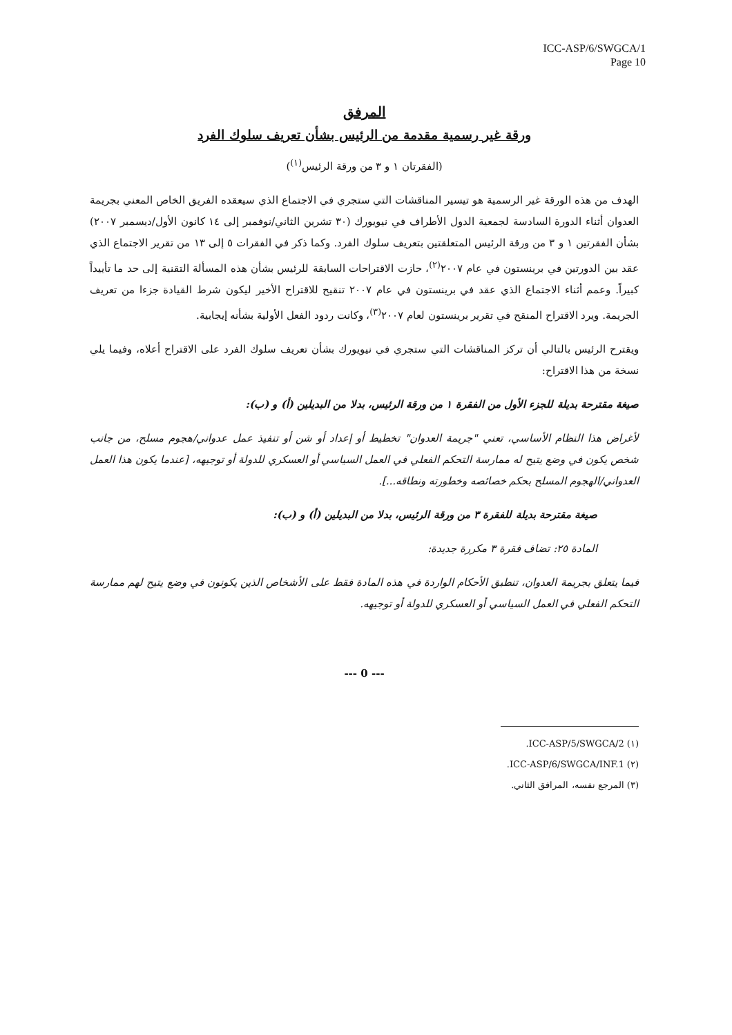ICC-ASP/6/SWGCA/1
Page 10
المرفق
ورقة غير رسمية مقدمة من الرئيس بشأن تعريف سلوك الفرد
(الفقرتان ١ و ٣ من ورقة الرئيس<sup>(١)</sup>)
الهدف من هذه الورقة غير الرسمية هو تيسير المناقشات التي ستجري في الاجتماع الذي سيعقده الفريق الخاص المعني بجريمة العدوان أثناء الدورة السادسة لجمعية الدول الأطراف في نيويورك (٣٠ تشرين الثاني/نوفمبر إلى ١٤ كانون الأول/ديسمبر ٢٠٠٧) بشأن الفقرتين ١ و ٣ من ورقة الرئيس المتعلقتين بتعريف سلوك الفرد. وكما ذكر في الفقرات ٥ إلى ١٣ من تقرير الاجتماع الذي عقد بين الدورتين في برينستون في عام ٢٠٠٧<sup>(٢)</sup>، حازت الاقتراحات السابقة للرئيس بشأن هذه المسألة التقنية إلى حد ما تأييداً كبيراً. وعمم أثناء الاجتماع الذي عقد في برينستون في عام ٢٠٠٧ تنقيح للاقتراح الأخير ليكون شرط القيادة جزءا من تعريف الجريمة. ويرد الاقتراح المنقح في تقرير برينستون لعام ٢٠٠٧<sup>(٣)</sup>، وكانت ردود الفعل الأولية بشأنه إيجابية.
ويقترح الرئيس بالتالي أن تركز المناقشات التي ستجري في نيويورك بشأن تعريف سلوك الفرد على الاقتراح أعلاه، وفيما يلي نسخة من هذا الاقتراح:
صيغة مقترحة بديلة للجزء الأول من الفقرة ١ من ورقة الرئيس، بدلا من البديلين (أ) و (ب):
لأغراض هذا النظام الأساسي، تعني "جريمة العدوان" تخطيط أو إعداد أو شن أو تنفيذ عمل عدواني/هجوم مسلح، من جانب شخص يكون في وضع يتيح له ممارسة التحكم الفعلي في العمل السياسي أو العسكري للدولة أو توجيهه، [عندما يكون هذا العمل العدواني/الهجوم المسلح بحكم خصائصه وخطورته ونطاقه...].
صيغة مقترحة بديلة للفقرة ٣ من ورقة الرئيس، بدلا من البديلين (أ) و (ب):
المادة ٢٥: تضاف فقرة ٣ مكررة جديدة:
فيما يتعلق بجريمة العدوان، تنطبق الأحكام الواردة في هذه المادة فقط على الأشخاص الذين يكونون في وضع يتيح لهم ممارسة التحكم الفعلي في العمل السياسي أو العسكري للدولة أو توجيهه.
--- 0 ---
(١) ICC-ASP/5/SWGCA/2.
(٢) ICC-ASP/6/SWGCA/INF.1.
(٣) المرجع نفسه، المرافق الثاني.